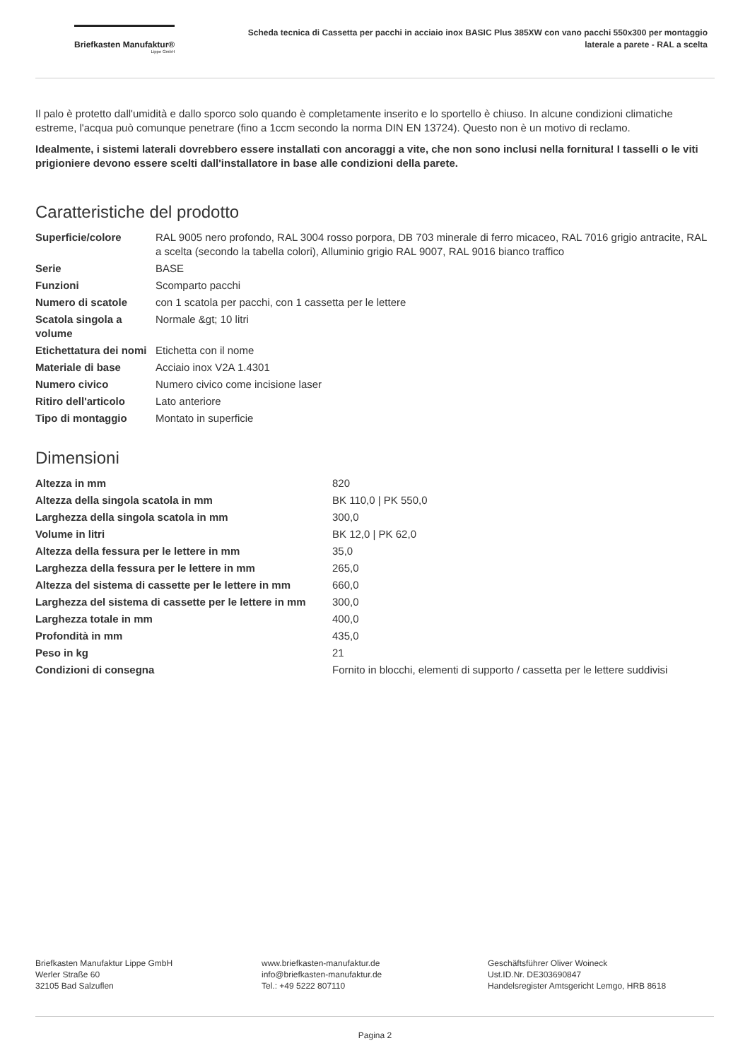Briefkasten Manufaktur®
Lippe GmbH
Scheda tecnica di Cassetta per pacchi in acciaio inox BASIC Plus 385XW con vano pacchi 550x300 per montaggio laterale a parete - RAL a scelta
Il palo è protetto dall'umidità e dallo sporco solo quando è completamente inserito e lo sportello è chiuso. In alcune condizioni climatiche estreme, l'acqua può comunque penetrare (fino a 1ccm secondo la norma DIN EN 13724). Questo non è un motivo di reclamo.
Idealmente, i sistemi laterali dovrebbero essere installati con ancoraggi a vite, che non sono inclusi nella fornitura! I tasselli o le viti prigioniere devono essere scelti dall'installatore in base alle condizioni della parete.
Caratteristiche del prodotto
| Superficie/colore | RAL 9005 nero profondo, RAL 3004 rosso porpora, DB 703 minerale di ferro micaceo, RAL 7016 grigio antracite, RAL a scelta (secondo la tabella colori), Alluminio grigio RAL 9007, RAL 9016 bianco traffico |
| Serie | BASE |
| Funzioni | Scomparto pacchi |
| Numero di scatole | con 1 scatola per pacchi, con 1 cassetta per le lettere |
| Scatola singola a volume | Normale &gt; 10 litri |
| Etichettatura dei nomi | Etichetta con il nome |
| Materiale di base | Acciaio inox V2A 1.4301 |
| Numero civico | Numero civico come incisione laser |
| Ritiro dell'articolo | Lato anteriore |
| Tipo di montaggio | Montato in superficie |
Dimensioni
| Altezza in mm | 820 |
| Altezza della singola scatola in mm | BK 110,0 / PK 550,0 |
| Larghezza della singola scatola in mm | 300,0 |
| Volume in litri | BK 12,0 / PK 62,0 |
| Altezza della fessura per le lettere in mm | 35,0 |
| Larghezza della fessura per le lettere in mm | 265,0 |
| Altezza del sistema di cassette per le lettere in mm | 660,0 |
| Larghezza del sistema di cassette per le lettere in mm | 300,0 |
| Larghezza totale in mm | 400,0 |
| Profondità in mm | 435,0 |
| Peso in kg | 21 |
| Condizioni di consegna | Fornito in blocchi, elementi di supporto / cassetta per le lettere suddivisi |
Briefkasten Manufaktur Lippe GmbH
Werler Straße 60
32105 Bad Salzuflen
www.briefkasten-manufaktur.de
info@briefkasten-manufaktur.de
Tel.: +49 5222 807110
Geschäftsführer Oliver Woineck
Ust.ID.Nr. DE303690847
Handelsregister Amtsgericht Lemgo, HRB 8618
Pagina 2